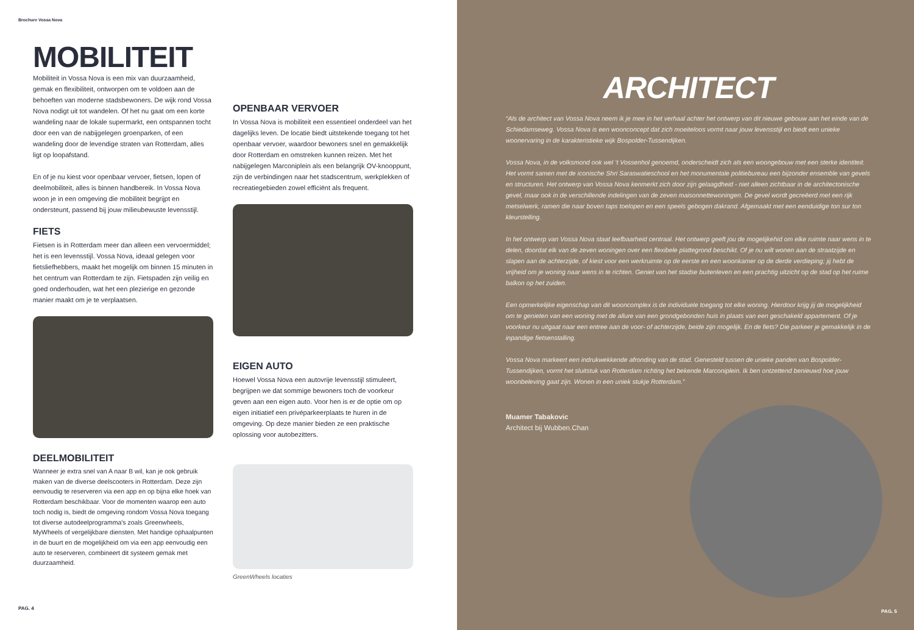Brochure Vossa Nova
MOBILITEIT
Mobiliteit in Vossa Nova is een mix van duurzaamheid, gemak en flexibiliteit, ontworpen om te voldoen aan de behoeften van moderne stadsbewoners. De wijk rond Vossa Nova nodigt uit tot wandelen. Of het nu gaat om een korte wandeling naar de lokale supermarkt, een ontspannen tocht door een van de nabijgelegen groenparken, of een wandeling door de levendige straten van Rotterdam, alles ligt op loopafstand.
En of je nu kiest voor openbaar vervoer, fietsen, lopen of deelmobiliteit, alles is binnen handbereik. In Vossa Nova woon je in een omgeving die mobiliteit begrijpt en ondersteunt, passend bij jouw milieubewuste levensstijl.
FIETS
Fietsen is in Rotterdam meer dan alleen een vervoermiddel; het is een levensstijl. Vossa Nova, ideaal gelegen voor fietsliefhebbers, maakt het mogelijk om binnen 15 minuten in het centrum van Rotterdam te zijn. Fietspaden zijn veilig en goed onderhouden, wat het een plezierige en gezonde manier maakt om je te verplaatsen.
DEELMOBILITEIT
Wanneer je extra snel van A naar B wil, kan je ook gebruik maken van de diverse deelscooters in Rotterdam. Deze zijn eenvoudig te reserveren via een app en op bijna elke hoek van Rotterdam beschikbaar. Voor de momenten waarop een auto toch nodig is, biedt de omgeving rondom Vossa Nova toegang tot diverse autodeelprogramma's zoals Greenwheels, MyWheels of vergelijkbare diensten. Met handige ophaalpunten in de buurt en de mogelijkheid om via een app eenvoudig een auto te reserveren, combineert dit systeem gemak met duurzaamheid.
OPENBAAR VERVOER
In Vossa Nova is mobiliteit een essentieel onderdeel van het dagelijks leven. De locatie biedt uitstekende toegang tot het openbaar vervoer, waardoor bewoners snel en gemakkelijk door Rotterdam en omstreken kunnen reizen. Met het nabijgelegen Marconiplein als een belangrijk OV-knooppunt, zijn de verbindingen naar het stadscentrum, werkplekken of recreatiegebieden zowel efficiënt als frequent.
EIGEN AUTO
Hoewel Vossa Nova een autovrije levensstijl stimuleert, begrijpen we dat sommige bewoners toch de voorkeur geven aan een eigen auto. Voor hen is er de optie om op eigen initiatief een privéparkeerplaats te huren in de omgeving. Op deze manier bieden ze een praktische oplossing voor autobezitters.
GreenWheels locaties
PAG. 4
ARCHITECT
“Als de architect van Vossa Nova neem ik je mee in het verhaal achter het ontwerp van dit nieuwe gebouw aan het einde van de Schiedamseweg. Vossa Nova is een woonconcept dat zich moeiteloos vormt naar jouw levensstijl en biedt een unieke woonervaring in de karakteristieke wijk Bospolder-Tussendijken.
Vossa Nova, in de volksmond ook wel ‘t Vossenhol genoemd, onderscheidt zich als een woongebouw met een sterke identiteit. Het vormt samen met de iconische Shri Saraswatieschool en het monumentale politiebureau een bijzonder ensemble van gevels en structuren. Het ontwerp van Vossa Nova kenmerkt zich door zijn gelaagdheid - niet alleen zichtbaar in de architectonische gevel, maar ook in de verschillende indelingen van de zeven maisonnettewoningen. De gevel wordt gecreëerd met een rijk metselwerk, ramen die naar boven taps toelopen en een speels gebogen dakrand. Afgemaakt met een eenduidige ton sur ton kleurstelling.
In het ontwerp van Vossa Nova staat leefbaarheid centraal. Het ontwerp geeft jou de mogelijkehid om elke ruimte naar wens in te delen, doordat elk van de zeven woningen over een flexibele plattegrond beschikt. Of je nu wilt wonen aan de straatzijde en slapen aan de achterzijde, of kiest voor een werkruimte op de eerste en een woonkamer op de derde verdieping; jij hebt de vrijheid om je woning naar wens in te richten. Geniet van het stadse buitenleven en een prachtig uitzicht op de stad op het ruime balkon op het zuiden.
Een opmerkelijke eigenschap van dit wooncomplex is de individuele toegang tot elke woning. Hierdoor krijg jij de mogelijkheid om te genieten van een woning met de allure van een grondgebonden huis in plaats van een geschakeld appartement. Of je voorkeur nu uitgaat naar een entree aan de voor- of achterzijde, beide zijn mogelijk. En de fiets? Die parkeer je gemakkelijk in de inpandige fietsenstalling.
Vossa Nova markeert een indrukwekkende afronding van de stad. Genesteld tussen de unieke panden van Bospolder-Tussendijken, vormt het sluitstuk van Rotterdam richting het bekende Marconiplein. Ik ben ontzettend benieuwd hoe jouw woonbeleving gaat zijn. Wonen in een uniek stukje Rotterdam.”
Muamer Tabakovic
Architect bij Wubben.Chan
PAG. 5